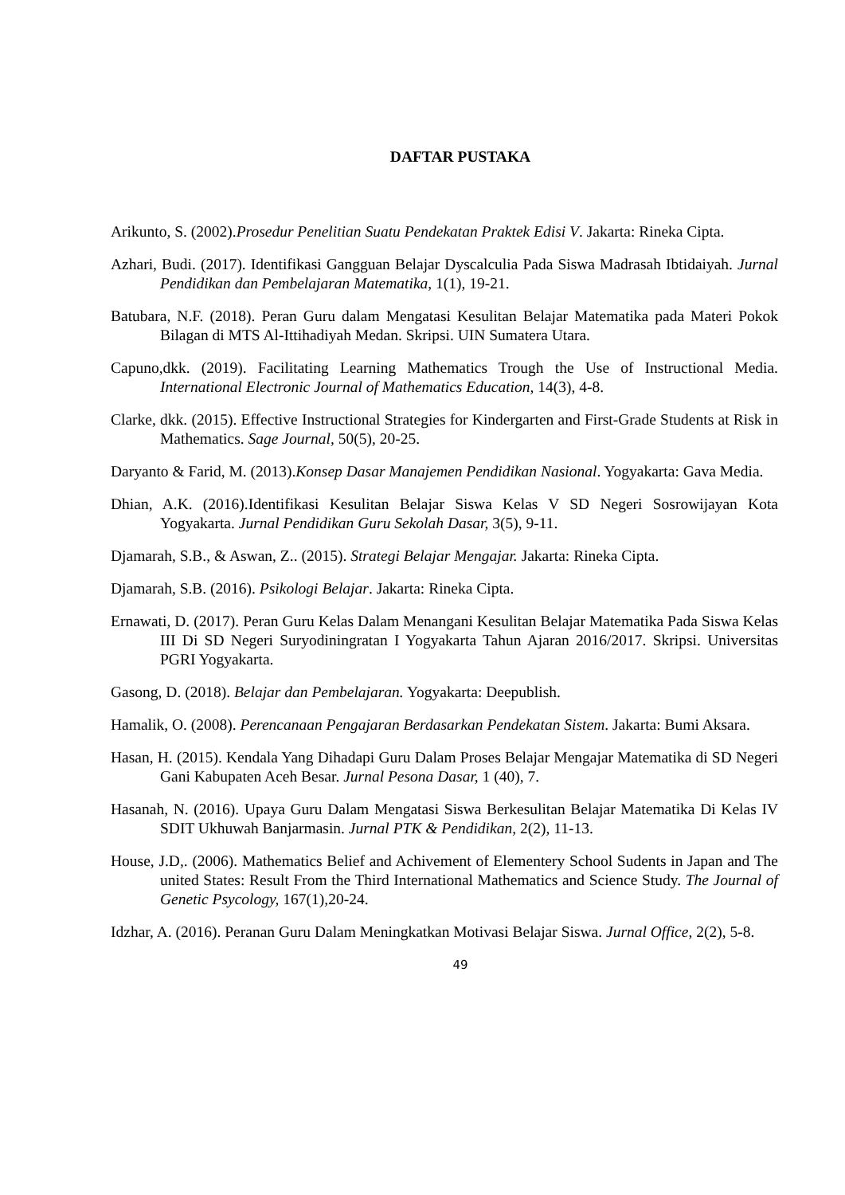DAFTAR PUSTAKA
Arikunto, S. (2002).Prosedur Penelitian Suatu Pendekatan Praktek Edisi V. Jakarta: Rineka Cipta.
Azhari, Budi. (2017). Identifikasi Gangguan Belajar Dyscalculia Pada Siswa Madrasah Ibtidaiyah. Jurnal Pendidikan dan Pembelajaran Matematika, 1(1), 19-21.
Batubara, N.F. (2018). Peran Guru dalam Mengatasi Kesulitan Belajar Matematika pada Materi Pokok Bilagan di MTS Al-Ittihadiyah Medan. Skripsi. UIN Sumatera Utara.
Capuno,dkk. (2019). Facilitating Learning Mathematics Trough the Use of Instructional Media. International Electronic Journal of Mathematics Education, 14(3), 4-8.
Clarke, dkk. (2015). Effective Instructional Strategies for Kindergarten and First-Grade Students at Risk in Mathematics. Sage Journal, 50(5), 20-25.
Daryanto & Farid, M. (2013).Konsep Dasar Manajemen Pendidikan Nasional. Yogyakarta: Gava Media.
Dhian, A.K. (2016).Identifikasi Kesulitan Belajar Siswa Kelas V SD Negeri Sosrowijayan Kota Yogyakarta. Jurnal Pendidikan Guru Sekolah Dasar, 3(5), 9-11.
Djamarah, S.B., & Aswan, Z.. (2015). Strategi Belajar Mengajar. Jakarta: Rineka Cipta.
Djamarah, S.B. (2016). Psikologi Belajar. Jakarta: Rineka Cipta.
Ernawati, D. (2017). Peran Guru Kelas Dalam Menangani Kesulitan Belajar Matematika Pada Siswa Kelas III Di SD Negeri Suryodiningratan I Yogyakarta Tahun Ajaran 2016/2017. Skripsi. Universitas PGRI Yogyakarta.
Gasong, D. (2018). Belajar dan Pembelajaran. Yogyakarta: Deepublish.
Hamalik, O. (2008). Perencanaan Pengajaran Berdasarkan Pendekatan Sistem. Jakarta: Bumi Aksara.
Hasan, H. (2015). Kendala Yang Dihadapi Guru Dalam Proses Belajar Mengajar Matematika di SD Negeri Gani Kabupaten Aceh Besar. Jurnal Pesona Dasar, 1 (40), 7.
Hasanah, N. (2016). Upaya Guru Dalam Mengatasi Siswa Berkesulitan Belajar Matematika Di Kelas IV SDIT Ukhuwah Banjarmasin. Jurnal PTK & Pendidikan, 2(2), 11-13.
House, J.D,. (2006). Mathematics Belief and Achivement of Elementery School Sudents in Japan and The united States: Result From the Third International Mathematics and Science Study. The Journal of Genetic Psycology, 167(1), 20-24.
Idzhar, A. (2016). Peranan Guru Dalam Meningkatkan Motivasi Belajar Siswa. Jurnal Office, 2(2), 5-8.
49